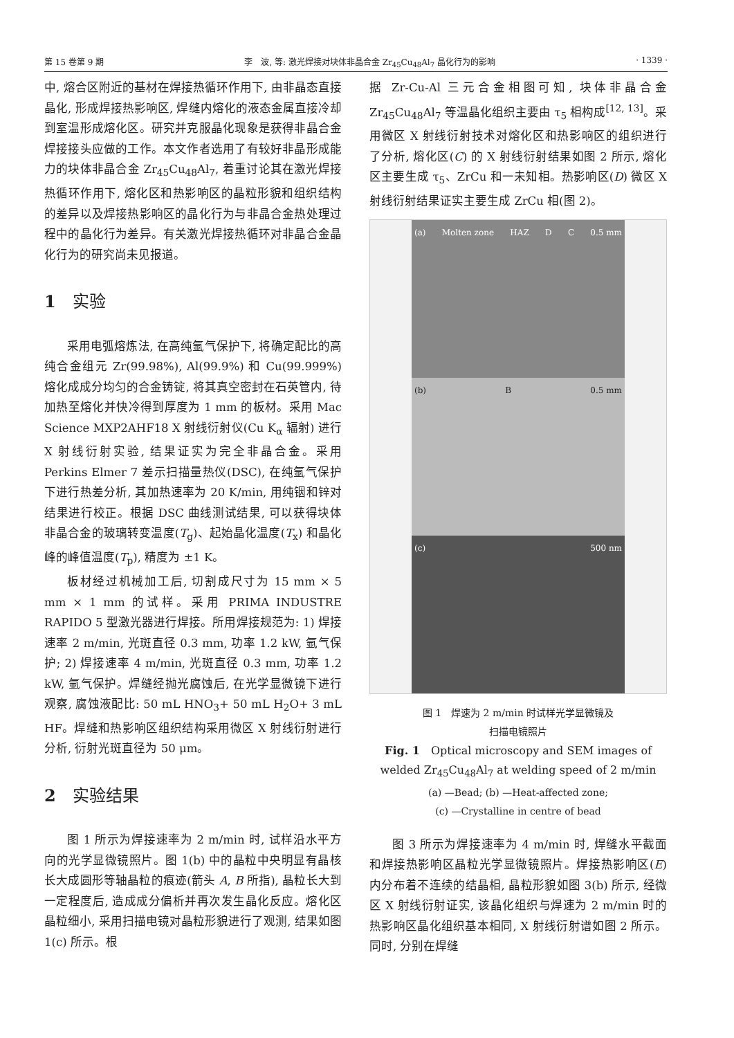第 15 卷第 9 期 李　波, 等: 激光焊接对块体非晶合金 Zr<sub>45</sub>Cu<sub>48</sub>Al<sub>7</sub> 晶化行为的影响 · 1339 ·
中, 熔合区附近的基材在焊接热循环作用下, 由非晶态直接晶化, 形成焊接热影响区, 焊缝内熔化的液态金属直接冷却到室温形成熔化区。研究并克服晶化现象是获得非晶合金焊接接头应做的工作。本文作者选用了有较好非晶形成能力的块体非晶合金 Zr<sub>45</sub>Cu<sub>48</sub>Al<sub>7</sub>, 着重讨论其在激光焊接热循环作用下, 熔化区和热影响区的晶粒形貌和组织结构的差异以及焊接热影响区的晶化行为与非晶合金热处理过程中的晶化行为差异。有关激光焊接热循环对非晶合金晶化行为的研究尚未见报道。
1　实验
采用电弧熔炼法, 在高纯氩气保护下, 将确定配比的高纯合金组元 Zr(99.98%), Al(99.9%) 和 Cu(99.999%) 熔化成成分均匀的合金铸锭, 将其真空密封在石英管内, 待加热至熔化并快冷得到厚度为 1 mm 的板材。采用 Mac Science MXP2AHF18 X 射线衍射仪(Cu K<sub>α</sub> 辐射) 进行 X 射线衍射实验, 结果证实为完全非晶合金。采用 Perkins Elmer 7 差示扫描量热仪(DSC), 在纯氩气保护下进行热差分析, 其加热速率为 20 K/min, 用纯铟和锌对结果进行校正。根据 DSC 曲线测试结果, 可以获得块体非晶合金的玻璃转变温度(T<sub>g</sub>)、起始晶化温度(T<sub>x</sub>) 和晶化峰的峰值温度(T<sub>p</sub>), 精度为 ±1 K。
板材经过机械加工后, 切割成尺寸为 15 mm × 5 mm × 1 mm 的试样。采用 PRIMA INDUSTRE RAPIDO 5 型激光器进行焊接。所用焊接规范为: 1) 焊接速率 2 m/min, 光斑直径 0.3 mm, 功率 1.2 kW, 氩气保护; 2) 焊接速率 4 m/min, 光斑直径 0.3 mm, 功率 1.2 kW, 氩气保护。焊缝经抛光腐蚀后, 在光学显微镜下进行观察, 腐蚀液配比: 50 mL HNO<sub>3</sub>+ 50 mL H<sub>2</sub>O+ 3 mL HF。焊缝和热影响区组织结构采用微区 X 射线衍射进行分析, 衍射光斑直径为 50 μm。
2　实验结果
图 1 所示为焊接速率为 2 m/min 时, 试样沿水平方向的光学显微镜照片。图 1(b) 中的晶粒中央明显有晶核长大成圆形等轴晶粒的痕迹(箭头 A, B 所指), 晶粒长大到一定程度后, 造成成分偏析并再次发生晶化反应。熔化区晶粒细小, 采用扫描电镜对晶粒形貌进行了观测, 结果如图 1(c) 所示。根
据 Zr-Cu-Al 三元合金相图可知, 块体非晶合金 Zr<sub>45</sub>Cu<sub>48</sub>Al<sub>7</sub> 等温晶化组织主要由 τ<sub>5</sub> 相构成<sup>[12, 13]</sup>。采用微区 X 射线衍射技术对熔化区和热影响区的组织进行了分析, 熔化区(C) 的 X 射线衍射结果如图 2 所示, 熔化区主要生成 τ<sub>5</sub>、ZrCu 和一未知相。热影响区(D) 微区 X 射线衍射结果证实主要生成 ZrCu 相(图 2)。
(a) Molten zone HAZ D C 0.5 mm
(b) B 0.5 mm
(c) 500 nm
图 1　焊速为 2 m/min 时试样光学显微镜及
扫描电镜照片
Fig. 1　Optical microscopy and SEM images of
welded Zr<sub>45</sub>Cu<sub>48</sub>Al<sub>7</sub> at welding speed of 2 m/min
(a) —Bead; (b) —Heat-affected zone;
(c) —Crystalline in centre of bead
图 3 所示为焊接速率为 4 m/min 时, 焊缝水平截面和焊接热影响区晶粒光学显微镜照片。焊接热影响区(E) 内分布着不连续的结晶相, 晶粒形貌如图 3(b) 所示, 经微区 X 射线衍射证实, 该晶化组织与焊速为 2 m/min 时的热影响区晶化组织基本相同, X 射线衍射谱如图 2 所示。同时, 分别在焊缝